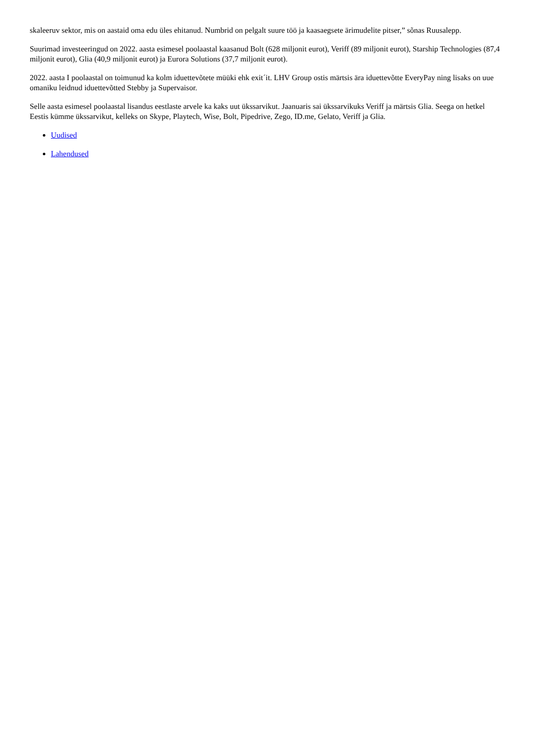skaleeruv sektor, mis on aastaid oma edu üles ehitanud. Numbrid on pelgalt suure töö ja kaasaegsete ärimudelite pitser,” sõnas Ruusalepp.
Suurimad investeeringud on 2022. aasta esimesel poolaastal kaasanud Bolt (628 miljonit eurot), Veriff (89 miljonit eurot), Starship Technologies (87,4 miljonit eurot), Glia (40,9 miljonit eurot) ja Eurora Solutions (37,7 miljonit eurot).
2022. aasta I poolaastal on toimunud ka kolm iduettevõtete müüki ehk exit´it. LHV Group ostis märtsis ära iduettevõtte EveryPay ning lisaks on uue omaniku leidnud iduettevõtted Stebby ja Supervaisor.
Selle aasta esimesel poolaastal lisandus eestlaste arvele ka kaks uut ükssarvikut. Jaanuaris sai ükssarvikuks Veriff ja märtsis Glia. Seega on hetkel Eestis kümme ükssarvikut, kelleks on Skype, Playtech, Wise, Bolt, Pipedrive, Zego, ID.me, Gelato, Veriff ja Glia.
Uudised
Lahendused